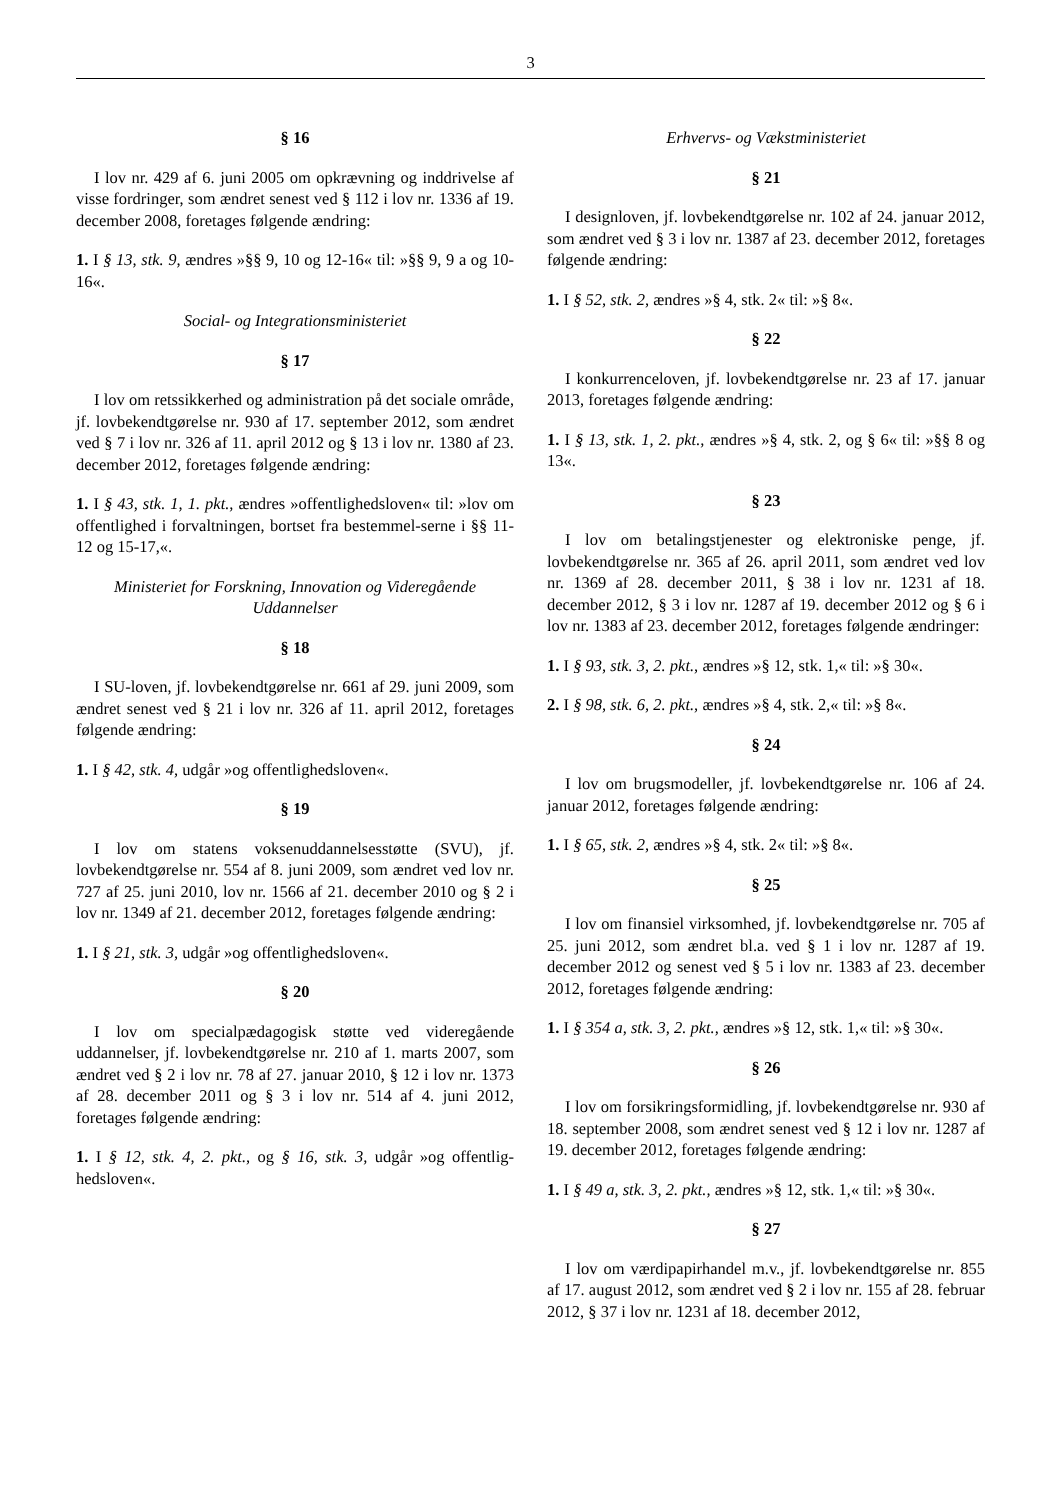3
§ 16
I lov nr. 429 af 6. juni 2005 om opkrævning og inddrivelse af visse fordringer, som ændret senest ved § 112 i lov nr. 1336 af 19. december 2008, foretages følgende ændring:
1. I § 13, stk. 9, ændres »§§ 9, 10 og 12-16« til: »§§ 9, 9 a og 10-16«.
Social- og Integrationsministeriet
§ 17
I lov om retssikkerhed og administration på det sociale område, jf. lovbekendtgørelse nr. 930 af 17. september 2012, som ændret ved § 7 i lov nr. 326 af 11. april 2012 og § 13 i lov nr. 1380 af 23. december 2012, foretages følgende ændring:
1. I § 43, stk. 1, 1. pkt., ændres »offentlighedsloven« til: »lov om offentlighed i forvaltningen, bortset fra bestemmel-serne i §§ 11-12 og 15-17,«.
Ministeriet for Forskning, Innovation og Videregående Uddannelser
§ 18
I SU-loven, jf. lovbekendtgørelse nr. 661 af 29. juni 2009, som ændret senest ved § 21 i lov nr. 326 af 11. april 2012, foretages følgende ændring:
1. I § 42, stk. 4, udgår »og offentlighedsloven«.
§ 19
I lov om statens voksenuddannelsesstøtte (SVU), jf. lovbekendtgørelse nr. 554 af 8. juni 2009, som ændret ved lov nr. 727 af 25. juni 2010, lov nr. 1566 af 21. december 2010 og § 2 i lov nr. 1349 af 21. december 2012, foretages følgende ændring:
1. I § 21, stk. 3, udgår »og offentlighedsloven«.
§ 20
I lov om specialpædagogisk støtte ved videregående uddannelser, jf. lovbekendtgørelse nr. 210 af 1. marts 2007, som ændret ved § 2 i lov nr. 78 af 27. januar 2010, § 12 i lov nr. 1373 af 28. december 2011 og § 3 i lov nr. 514 af 4. juni 2012, foretages følgende ændring:
1. I § 12, stk. 4, 2. pkt., og § 16, stk. 3, udgår »og offentlig-hedsloven«.
Erhvervs- og Vækstministeriet
§ 21
I designloven, jf. lovbekendtgørelse nr. 102 af 24. januar 2012, som ændret ved § 3 i lov nr. 1387 af 23. december 2012, foretages følgende ændring:
1. I § 52, stk. 2, ændres »§ 4, stk. 2« til: »§ 8«.
§ 22
I konkurrenceloven, jf. lovbekendtgørelse nr. 23 af 17. januar 2013, foretages følgende ændring:
1. I § 13, stk. 1, 2. pkt., ændres »§ 4, stk. 2, og § 6« til: »§§ 8 og 13«.
§ 23
I lov om betalingstjenester og elektroniske penge, jf. lovbekendtgørelse nr. 365 af 26. april 2011, som ændret ved lov nr. 1369 af 28. december 2011, § 38 i lov nr. 1231 af 18. december 2012, § 3 i lov nr. 1287 af 19. december 2012 og § 6 i lov nr. 1383 af 23. december 2012, foretages følgende ændringer:
1. I § 93, stk. 3, 2. pkt., ændres »§ 12, stk. 1,« til: »§ 30«.
2. I § 98, stk. 6, 2. pkt., ændres »§ 4, stk. 2,« til: »§ 8«.
§ 24
I lov om brugsmodeller, jf. lovbekendtgørelse nr. 106 af 24. januar 2012, foretages følgende ændring:
1. I § 65, stk. 2, ændres »§ 4, stk. 2« til: »§ 8«.
§ 25
I lov om finansiel virksomhed, jf. lovbekendtgørelse nr. 705 af 25. juni 2012, som ændret bl.a. ved § 1 i lov nr. 1287 af 19. december 2012 og senest ved § 5 i lov nr. 1383 af 23. december 2012, foretages følgende ændring:
1. I § 354 a, stk. 3, 2. pkt., ændres »§ 12, stk. 1,« til: »§ 30«.
§ 26
I lov om forsikringsformidling, jf. lovbekendtgørelse nr. 930 af 18. september 2008, som ændret senest ved § 12 i lov nr. 1287 af 19. december 2012, foretages følgende ændring:
1. I § 49 a, stk. 3, 2. pkt., ændres »§ 12, stk. 1,« til: »§ 30«.
§ 27
I lov om værdipapirhandel m.v., jf. lovbekendtgørelse nr. 855 af 17. august 2012, som ændret ved § 2 i lov nr. 155 af 28. februar 2012, § 37 i lov nr. 1231 af 18. december 2012,